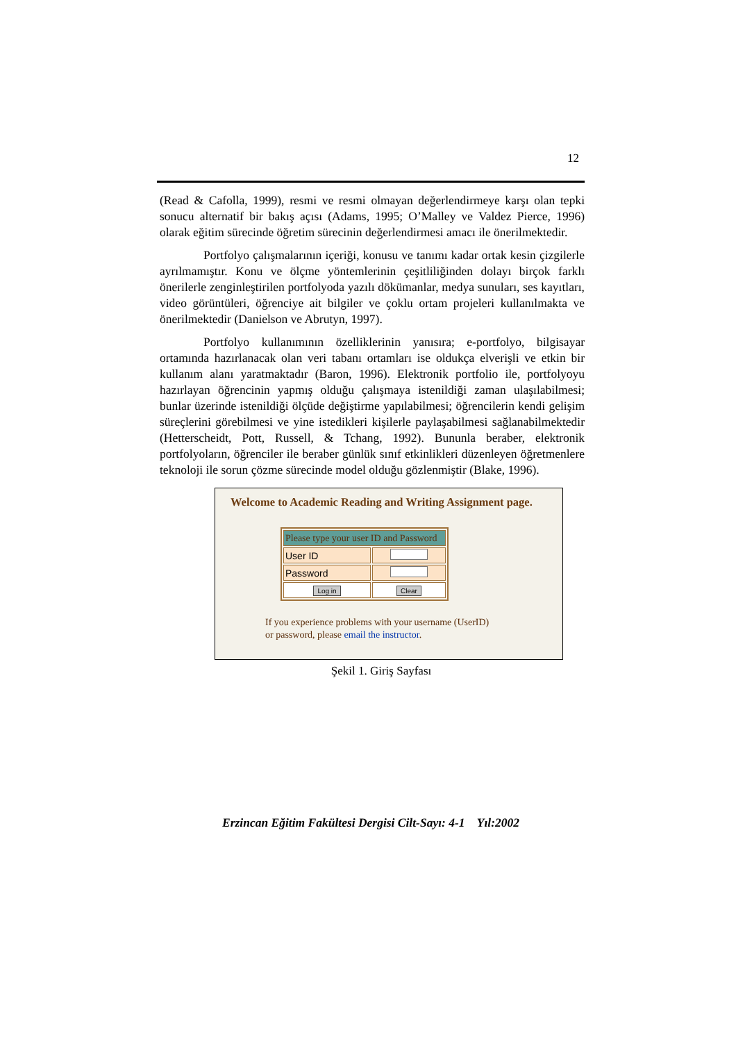12
(Read & Cafolla, 1999), resmi ve resmi olmayan değerlendirmeye karşı olan tepki sonucu alternatif bir bakış açısı (Adams, 1995; O’Malley ve Valdez Pierce, 1996) olarak eğitim sürecinde öğretim sürecinin değerlendirmesi amacı ile önerilmektedir.
Portfolyo çalışmalarının içeriği, konusu ve tanımı kadar ortak kesin çizgilerle ayrılmamıştır. Konu ve ölçme yöntemlerinin çeşitliliğinden dolayı birçok farklı önerilerle zenginleştirilen portfolyoda yazılı dökümanlar, medya sunuları, ses kayıtları, video görüntüleri, öğrenciye ait bilgiler ve çoklu ortam projeleri kullanılmakta ve önerilmektedir (Danielson ve Abrutyn, 1997).
Portfolyo kullanımının özelliklerinin yanısıra; e-portfolyo, bilgisayar ortamında hazırlanacak olan veri tabanı ortamları ise oldukça elverişli ve etkin bir kullanım alanı yaratmaktadır (Baron, 1996). Elektronik portfolio ile, portfolyoyu hazırlayan öğrencinin yapmış olduğu çalışmaya istenildiği zaman ulaşılabilmesi; bunlar üzerinde istenildiği ölçüde değiştirme yapılabilmesi; öğrencilerin kendi gelişim süreçlerini görebilmesi ve yine istedikleri kişilerle paylaşabilmesi sağlanabilmektedir (Hetterscheidt, Pott, Russell, & Tchang, 1992). Bununla beraber, elektronik portfolyoların, öğrenciler ile beraber günlük sınıf etkinlikleri düzenleyen öğretmenlere teknoloji ile sorun çözme sürecinde model olduğu gözlenmiştir (Blake, 1996).
Welcome to Academic Reading and Writing Assignment page.
| Please type your user ID and Password | |
| --- | --- |
| User ID | |
| Password | |
| Log in | Clear |
If you experience problems with your username (UserID)
or password, please email the instructor.
Şekil 1. Giriş Sayfası
Erzincan Eğitim Fakültesi Dergisi Cilt-Sayı: 4-1 Yıl:2002